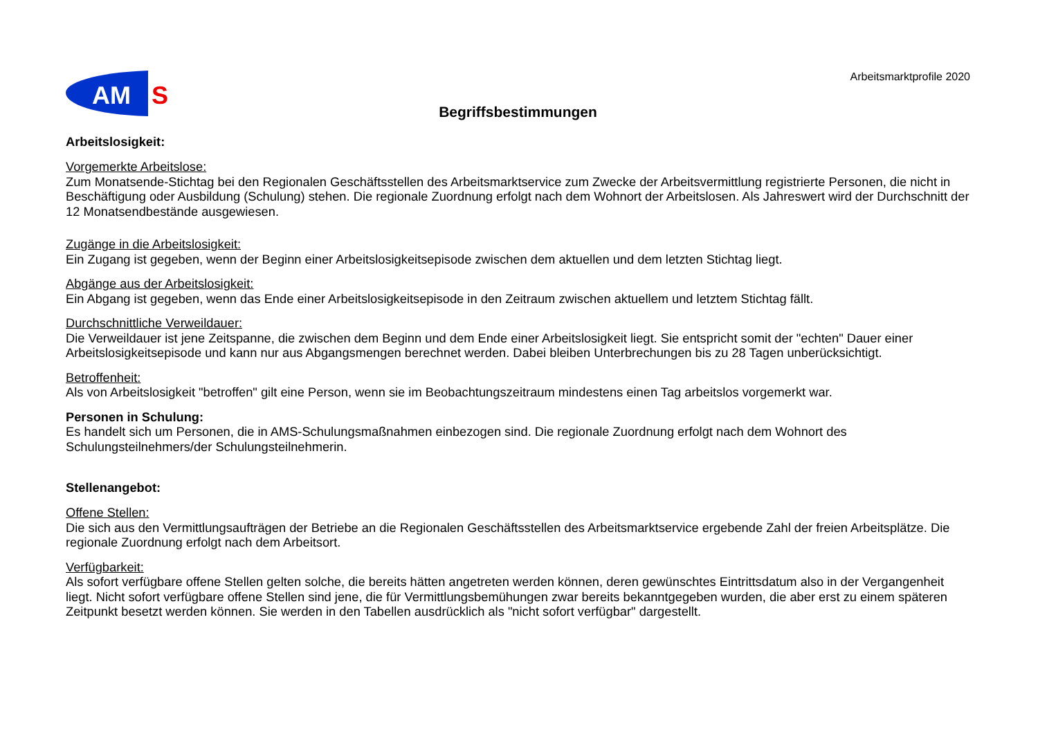AM
S
Arbeitsmarktprofile 2020
Begriffsbestimmungen
Arbeitslosigkeit:
Vorgemerkte Arbeitslose:
Zum Monatsende-Stichtag bei den Regionalen Geschäftsstellen des Arbeitsmarktservice zum Zwecke der Arbeitsvermittlung registrierte Personen, die nicht in Beschäftigung oder Ausbildung (Schulung) stehen. Die regionale Zuordnung erfolgt nach dem Wohnort der Arbeitslosen. Als Jahreswert wird der Durchschnitt der 12 Monatsendbestände ausgewiesen.
Zugänge in die Arbeitslosigkeit:
Ein Zugang ist gegeben, wenn der Beginn einer Arbeitslosigkeitsepisode zwischen dem aktuellen und dem letzten Stichtag liegt.
Abgänge aus der Arbeitslosigkeit:
Ein Abgang ist gegeben, wenn das Ende einer Arbeitslosigkeitsepisode in den Zeitraum zwischen aktuellem und letztem Stichtag fällt.
Durchschnittliche Verweildauer:
Die Verweildauer ist jene Zeitspanne, die zwischen dem Beginn und dem Ende einer Arbeitslosigkeit liegt. Sie entspricht somit der "echten" Dauer einer Arbeitslosigkeitsepisode und kann nur aus Abgangsmengen berechnet werden. Dabei bleiben Unterbrechungen bis zu 28 Tagen unberücksichtigt.
Betroffenheit:
Als von Arbeitslosigkeit "betroffen" gilt eine Person, wenn sie im Beobachtungszeitraum mindestens einen Tag arbeitslos vorgemerkt war.
Personen in Schulung:
Es handelt sich um Personen, die in AMS-Schulungsmaßnahmen einbezogen sind. Die regionale Zuordnung erfolgt nach dem Wohnort des Schulungsteilnehmers/der Schulungsteilnehmerin.
Stellenangebot:
Offene Stellen:
Die sich aus den Vermittlungsaufträgen der Betriebe an die Regionalen Geschäftsstellen des Arbeitsmarktservice ergebende Zahl der freien Arbeitsplätze. Die regionale Zuordnung erfolgt nach dem Arbeitsort.
Verfügbarkeit:
Als sofort verfügbare offene Stellen gelten solche, die bereits hätten angetreten werden können, deren gewünschtes Eintrittsdatum also in der Vergangenheit liegt. Nicht sofort verfügbare offene Stellen sind jene, die für Vermittlungsbemühungen zwar bereits bekanntgegeben wurden, die aber erst zu einem späteren Zeitpunkt besetzt werden können. Sie werden in den Tabellen ausdrücklich als "nicht sofort verfügbar" dargestellt.